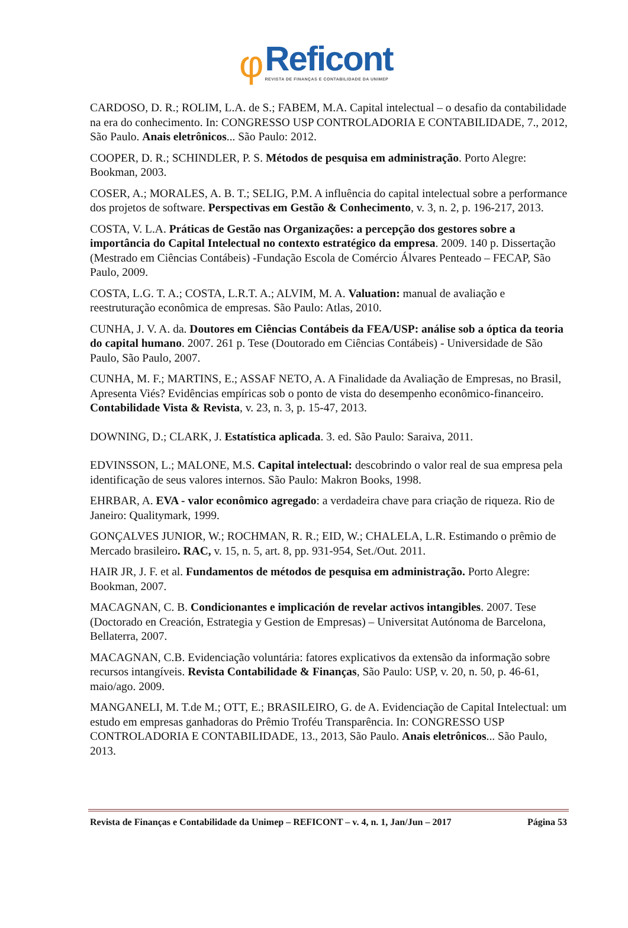φ
Reficont
REVISTA DE FINANÇAS E CONTABILIDADE DA UNIMEP
CARDOSO, D. R.; ROLIM, L.A. de S.; FABEM, M.A. Capital intelectual – o desafio da contabilidade na era do conhecimento. In: CONGRESSO USP CONTROLADORIA E CONTABILIDADE, 7., 2012, São Paulo. Anais eletrônicos... São Paulo: 2012.
COOPER, D. R.; SCHINDLER, P. S. Métodos de pesquisa em administração. Porto Alegre: Bookman, 2003.
COSER, A.; MORALES, A. B. T.; SELIG, P.M. A influência do capital intelectual sobre a performance dos projetos de software. Perspectivas em Gestão & Conhecimento, v. 3, n. 2, p. 196-217, 2013.
COSTA, V. L.A. Práticas de Gestão nas Organizações: a percepção dos gestores sobre a importância do Capital Intelectual no contexto estratégico da empresa. 2009. 140 p. Dissertação (Mestrado em Ciências Contábeis) -Fundação Escola de Comércio Álvares Penteado – FECAP, São Paulo, 2009.
COSTA, L.G. T. A.; COSTA, L.R.T. A.; ALVIM, M. A. Valuation: manual de avaliação e reestruturação econômica de empresas. São Paulo: Atlas, 2010.
CUNHA, J. V. A. da. Doutores em Ciências Contábeis da FEA/USP: análise sob a óptica da teoria do capital humano. 2007. 261 p. Tese (Doutorado em Ciências Contábeis) - Universidade de São Paulo, São Paulo, 2007.
CUNHA, M. F.; MARTINS, E.; ASSAF NETO, A. A Finalidade da Avaliação de Empresas, no Brasil, Apresenta Viés? Evidências empíricas sob o ponto de vista do desempenho econômico-financeiro. Contabilidade Vista & Revista, v. 23, n. 3, p. 15-47, 2013.
DOWNING, D.; CLARK, J. Estatística aplicada. 3. ed. São Paulo: Saraiva, 2011.
EDVINSSON, L.; MALONE, M.S. Capital intelectual: descobrindo o valor real de sua empresa pela identificação de seus valores internos. São Paulo: Makron Books, 1998.
EHRBAR, A. EVA - valor econômico agregado: a verdadeira chave para criação de riqueza. Rio de Janeiro: Qualitymark, 1999.
GONÇALVES JUNIOR, W.; ROCHMAN, R. R.; EID, W.; CHALELA, L.R. Estimando o prêmio de Mercado brasileiro. RAC, v. 15, n. 5, art. 8, pp. 931-954, Set./Out. 2011.
HAIR JR, J. F. et al. Fundamentos de métodos de pesquisa em administração. Porto Alegre: Bookman, 2007.
MACAGNAN, C. B. Condicionantes e implicación de revelar activos intangibles. 2007. Tese (Doctorado en Creación, Estrategia y Gestion de Empresas) – Universitat Autónoma de Barcelona, Bellaterra, 2007.
MACAGNAN, C.B. Evidenciação voluntária: fatores explicativos da extensão da informação sobre recursos intangíveis. Revista Contabilidade & Finanças, São Paulo: USP, v. 20, n. 50, p. 46-61, maio/ago. 2009.
MANGANELI, M. T.de M.; OTT, E.; BRASILEIRO, G. de A. Evidenciação de Capital Intelectual: um estudo em empresas ganhadoras do Prêmio Troféu Transparência. In: CONGRESSO USP CONTROLADORIA E CONTABILIDADE, 13., 2013, São Paulo. Anais eletrônicos... São Paulo, 2013.
Revista de Finanças e Contabilidade da Unimep – REFICONT – v. 4, n. 1, Jan/Jun – 2017 Página 53